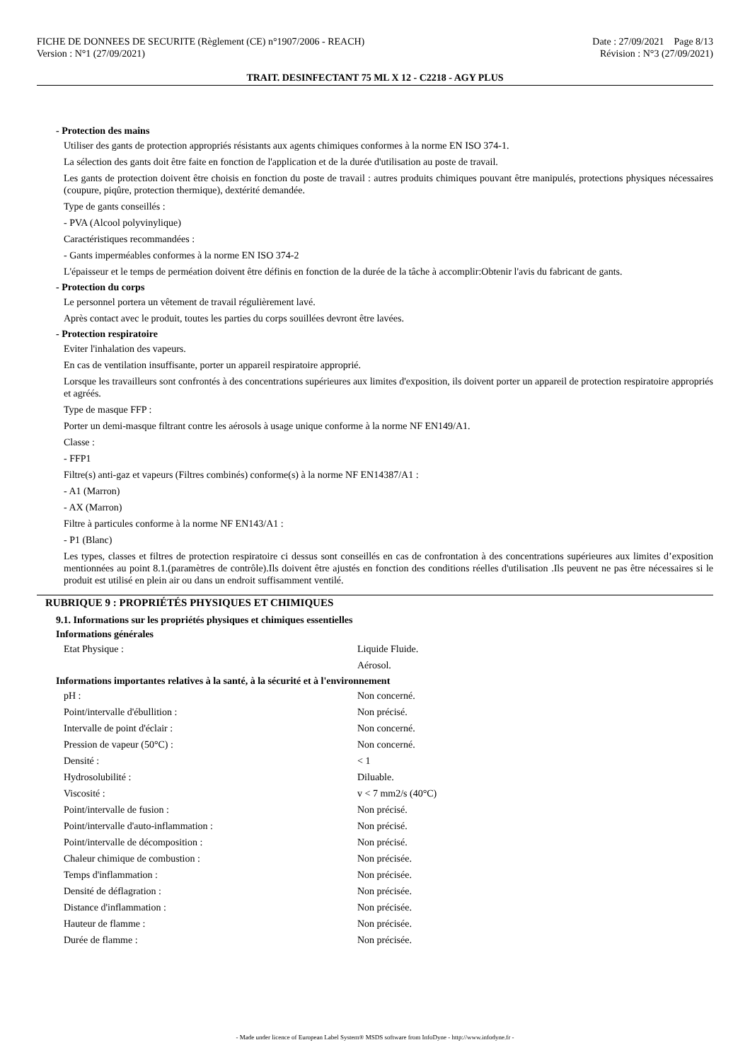FICHE DE DONNEES DE SECURITE (Règlement (CE) n°1907/2006 - REACH)
Version : N°1 (27/09/2021)
Date : 27/09/2021 Page 8/13
Révision : N°3 (27/09/2021)
TRAIT. DESINFECTANT 75 ML X 12 - C2218 - AGY PLUS
- Protection des mains
Utiliser des gants de protection appropriés résistants aux agents chimiques conformes à la norme EN ISO 374-1.
La sélection des gants doit être faite en fonction de l'application et de la durée d'utilisation au poste de travail.
Les gants de protection doivent être choisis en fonction du poste de travail : autres produits chimiques pouvant être manipulés, protections physiques nécessaires (coupure, piqûre, protection thermique), dextérité demandée.
Type de gants conseillés :
- PVA (Alcool polyvinylique)
Caractéristiques recommandées :
- Gants imperméables conformes à la norme EN ISO 374-2
L'épaisseur et le temps de perméation doivent être définis en fonction de la durée de la tâche à accomplir:Obtenir l'avis du fabricant de gants.
- Protection du corps
Le personnel portera un vêtement de travail régulièrement lavé.
Après contact avec le produit, toutes les parties du corps souillées devront être lavées.
- Protection respiratoire
Eviter l'inhalation des vapeurs.
En cas de ventilation insuffisante, porter un appareil respiratoire approprié.
Lorsque les travailleurs sont confrontés à des concentrations supérieures aux limites d'exposition, ils doivent porter un appareil de protection respiratoire appropriés et agréés.
Type de masque FFP :
Porter un demi-masque filtrant contre les aérosols à usage unique conforme à la norme NF EN149/A1.
Classe :
- FFP1
Filtre(s) anti-gaz et vapeurs (Filtres combinés) conforme(s) à la norme NF EN14387/A1 :
- A1 (Marron)
- AX (Marron)
Filtre à particules conforme à la norme NF EN143/A1 :
- P1 (Blanc)
Les types, classes et filtres de protection respiratoire ci dessus sont conseillés en cas de confrontation à des concentrations supérieures aux limites d’exposition mentionnées au point 8.1.(paramètres de contrôle).Ils doivent être ajustés en fonction des conditions réelles d'utilisation .Ils peuvent ne pas être nécessaires si le produit est utilisé en plein air ou dans un endroit suffisamment ventilé.
RUBRIQUE 9 : PROPRIÉTÉS PHYSIQUES ET CHIMIQUES
9.1. Informations sur les propriétés physiques et chimiques essentielles
Informations générales
| Etat Physique : | Liquide Fluide. |
| | Aérosol. |
Informations importantes relatives à la santé, à la sécurité et à l'environnement
| pH : | Non concerné. |
| Point/intervalle d'ébullition : | Non précisé. |
| Intervalle de point d'éclair : | Non concerné. |
| Pression de vapeur (50°C) : | Non concerné. |
| Densité : | < 1 |
| Hydrosolubilité : | Diluable. |
| Viscosité : | v < 7 mm2/s (40°C) |
| Point/intervalle de fusion : | Non précisé. |
| Point/intervalle d'auto-inflammation : | Non précisé. |
| Point/intervalle de décomposition : | Non précisé. |
| Chaleur chimique de combustion : | Non précisée. |
| Temps d'inflammation : | Non précisée. |
| Densité de déflagration : | Non précisée. |
| Distance d'inflammation : | Non précisée. |
| Hauteur de flamme : | Non précisée. |
| Durée de flamme : | Non précisée. |
- Made under licence of European Label System® MSDS software from InfoDyne - http://www.infodyne.fr -